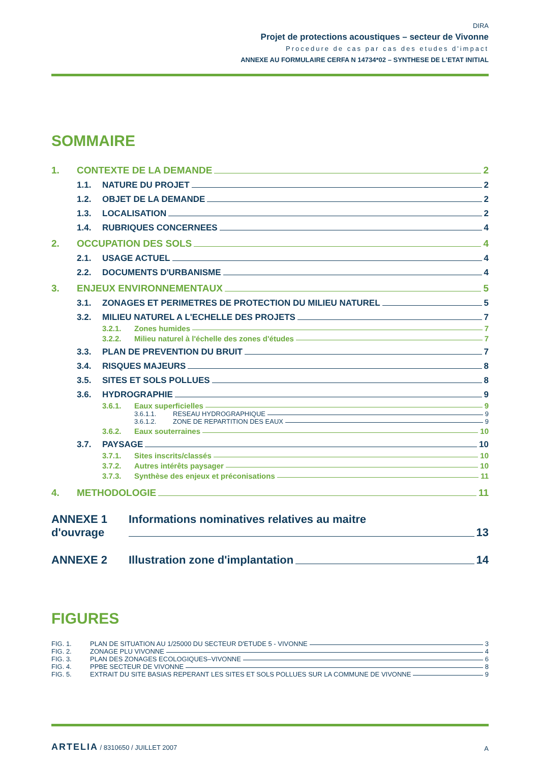DIRA
Projet de protections acoustiques – secteur de Vivonne
Procedure de cas par cas des etudes d'impact
ANNEXE AU FORMULAIRE CERFA N 14734*02 – SYNTHESE DE L'ETAT INITIAL
SOMMAIRE
1. CONTEXTE DE LA DEMANDE 2
1.1. NATURE DU PROJET 2
1.2. OBJET DE LA DEMANDE 2
1.3. LOCALISATION 2
1.4. RUBRIQUES CONCERNEES 4
2. OCCUPATION DES SOLS 4
2.1. USAGE ACTUEL 4
2.2. DOCUMENTS D'URBANISME 4
3. ENJEUX ENVIRONNEMENTAUX 5
3.1. ZONAGES ET PERIMETRES DE PROTECTION DU MILIEU NATUREL 5
3.2. MILIEU NATUREL A L'ECHELLE DES PROJETS 7
3.2.1. Zones humides 7
3.2.2. Milieu naturel à l'échelle des zones d'études 7
3.3. PLAN DE PREVENTION DU BRUIT 7
3.4. RISQUES MAJEURS 8
3.5. SITES ET SOLS POLLUES 8
3.6. HYDROGRAPHIE 9
3.6.1. Eaux superficielles 9
3.6.1.1. RESEAU HYDROGRAPHIQUE 9
3.6.1.2. ZONE DE REPARTITION DES EAUX 9
3.6.2. Eaux souterraines 10
3.7. PAYSAGE 10
3.7.1. Sites inscrits/classés 10
3.7.2. Autres intérêts paysager 10
3.7.3. Synthèse des enjeux et préconisations 11
4. METHODOLOGIE 11
ANNEXE 1 Informations nominatives relatives au maitre
d'ouvrage 13
ANNEXE 2 Illustration zone d'implantation 14
FIGURES
FIG. 1. PLAN DE SITUATION AU 1/25000 DU SECTEUR D'ETUDE 5 - VIVONNE 3
FIG. 2. ZONAGE PLU VIVONNE 4
FIG. 3. PLAN DES ZONAGES ECOLOGIQUES–VIVONNE 6
FIG. 4. PPBE SECTEUR DE VIVONNE 8
FIG. 5. EXTRAIT DU SITE BASIAS REPERANT LES SITES ET SOLS POLLUES SUR LA COMMUNE DE VIVONNE 9
ARTELIA / 8310650 / JUILLET 2007 A